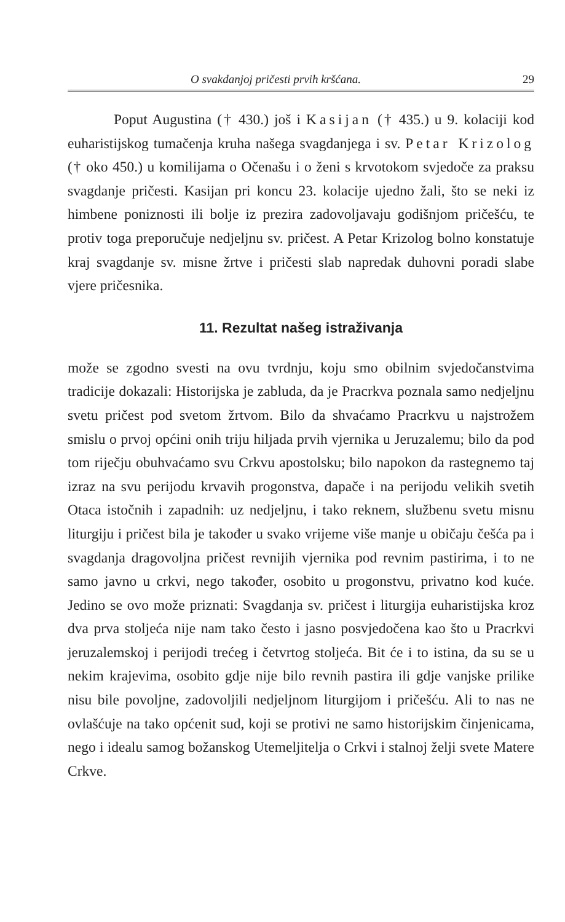O svakdanjoj pričesti prvih kršćana. 29
Poput Augustina († 430.) još i Kasijan († 435.) u 9. kolaciji kod euharistijskog tumačenja kruha našega svagdanjega i sv. Petar Krizolog († oko 450.) u komilijama o Očenašu i o ženi s krvotokom svjedoče za praksu svagdanje pričesti. Kasijan pri koncu 23. kolacije ujedno žali, što se neki iz himbene poniznosti ili bolje iz prezira zadovoljavaju godišnjom pričešću, te protiv toga preporučuje nedjeljnu sv. pričest. A Petar Krizolog bolno konstatuje kraj svagdanje sv. misne žrtve i pričesti slab napredak duhovni poradi slabe vjere pričesnika.
11. Rezultat našeg istraživanja
može se zgodno svesti na ovu tvrdnju, koju smo obilnim svjedočanstvima tradicije dokazali: Historijska je zabluda, da je Pracrkva poznala samo nedjeljnu svetu pričest pod svetom žrtvom. Bilo da shvaćamo Pracrkvu u najstrožem smislu o prvoj općini onih triju hiljada prvih vjernika u Jeruzalemu; bilo da pod tom riječju obuhvaćamo svu Crkvu apostolsku; bilo napokon da rastegnemo taj izraz na svu perijodu krvavih progonstva, dapače i na perijodu velikih svetih Otaca istočnih i zapadnih: uz nedjeljnu, i tako reknem, službenu svetu misnu liturgiju i pričest bila je također u svako vrijeme više manje u običaju češća pa i svagdanja dragovoljna pričest revnijih vjernika pod revnim pastirima, i to ne samo javno u crkvi, nego također, osobito u progonstvu, privatno kod kuće. Jedino se ovo može priznati: Svagdanja sv. pričest i liturgija euharistijska kroz dva prva stoljeća nije nam tako često i jasno posvjedočena kao što u Pracrkvi jeruzalemskoj i perijodi trećeg i četvrtog stoljeća. Bit će i to istina, da su se u nekim krajevima, osobito gdje nije bilo revnih pastira ili gdje vanjske prilike nisu bile povoljne, zadovoljili nedjeljnom liturgijom i pričešću. Ali to nas ne ovlašćuje na tako općenit sud, koji se protivi ne samo historijskim činjenicama, nego i idealu samog božanskog Utemeljitelja o Crkvi i stalnoj želji svete Matere Crkve.